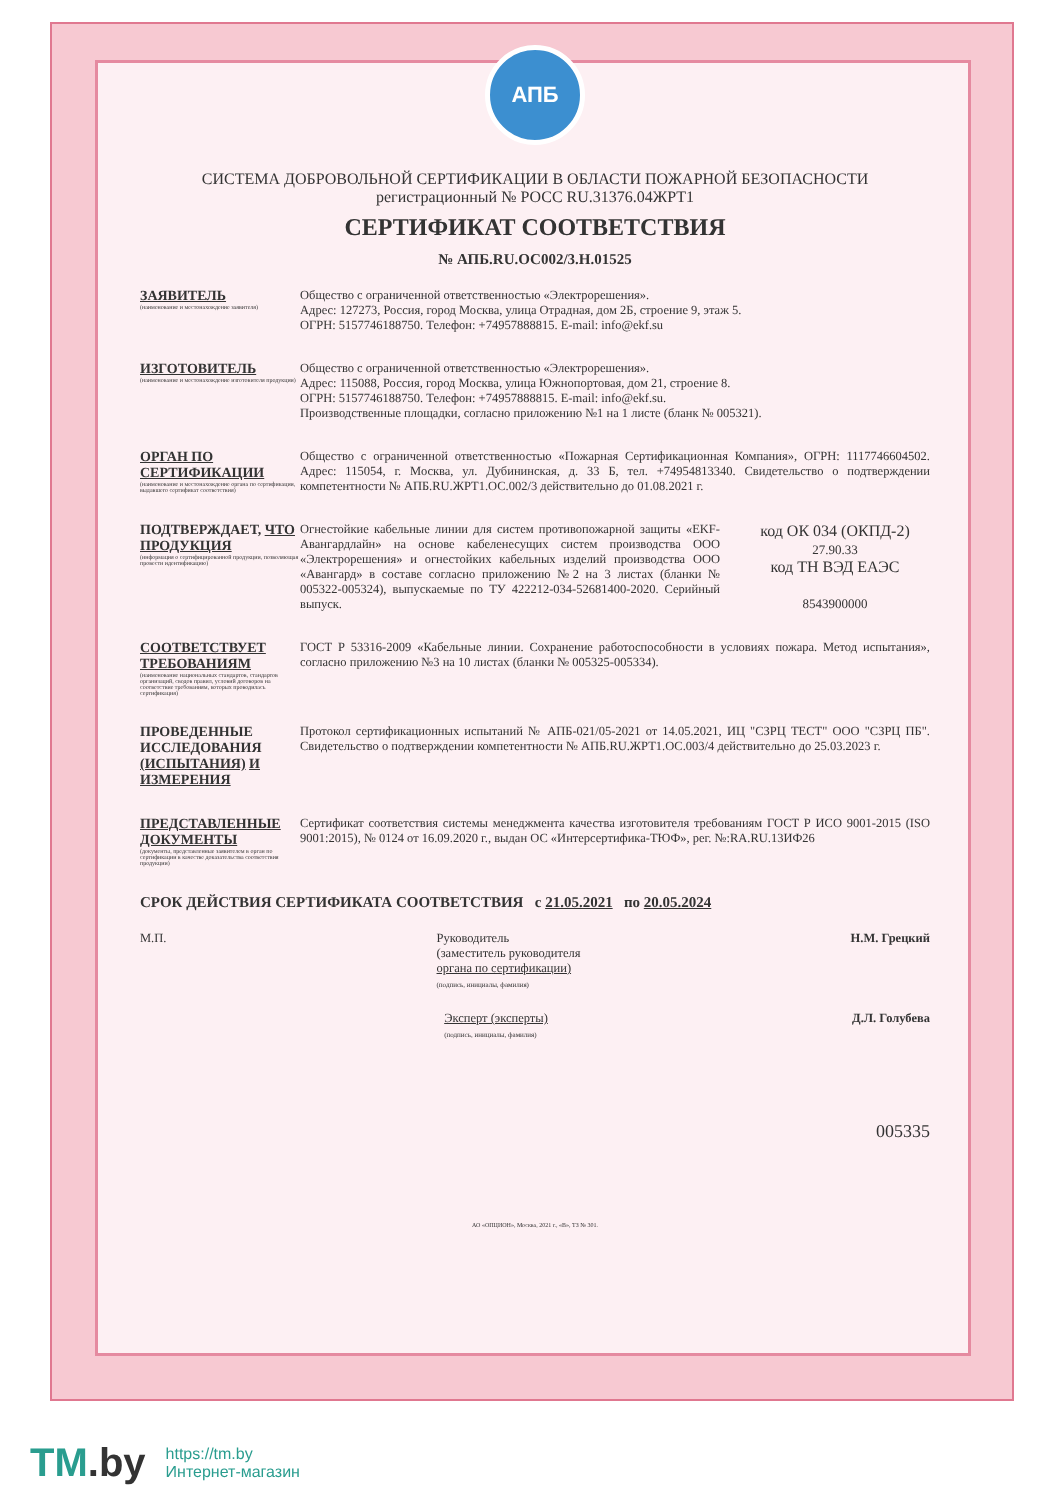АПБ
СИСТЕМА ДОБРОВОЛЬНОЙ СЕРТИФИКАЦИИ В ОБЛАСТИ ПОЖАРНОЙ БЕЗОПАСНОСТИ
регистрационный № РОСС RU.31376.04ЖРТ1
СЕРТИФИКАТ СООТВЕТСТВИЯ
№ АПБ.RU.ОС002/3.Н.01525
ЗАЯВИТЕЛЬ
(наименование и местонахождение заявителя)
Общество с ограниченной ответственностью «Электрорешения».
Адрес: 127273, Россия, город Москва, улица Отрадная, дом 2Б, строение 9, этаж 5.
ОГРН: 5157746188750. Телефон: +74957888815. E-mail: info@ekf.su
ИЗГОТОВИТЕЛЬ
(наименование и местонахождение изготовителя продукции)
Общество с ограниченной ответственностью «Электрорешения».
Адрес: 115088, Россия, город Москва, улица Южнопортовая, дом 21, строение 8.
ОГРН: 5157746188750. Телефон: +74957888815. E-mail: info@ekf.su.
Производственные площадки, согласно приложению №1 на 1 листе (бланк № 005321).
ОРГАН ПО СЕРТИФИКАЦИИ
(наименование и местонахождение органа по сертификации, выдавшего сертификат соответствия)
Общество с ограниченной ответственностью «Пожарная Сертификационная Компания», ОГРН: 1117746604502. Адрес: 115054, г. Москва, ул. Дубининская, д. 33 Б, тел. +74954813340. Свидетельство о подтверждении компетентности № АПБ.RU.ЖРТ1.ОС.002/3 действительно до 01.08.2021 г.
ПОДТВЕРЖДАЕТ, ЧТО ПРОДУКЦИЯ
(информация о сертифицированной продукции, позволяющая провести идентификацию)
Огнестойкие кабельные линии для систем противопожарной защиты «EKF-Авангардлайн» на основе кабеленесущих систем производства ООО «Электрорешения» и огнестойких кабельных изделий производства ООО «Авангард» в составе согласно приложению №2 на 3 листах (бланки № 005322-005324), выпускаемые по ТУ 422212-034-52681400-2020. Серийный выпуск.
код ОК 034 (ОКПД-2)
27.90.33
код ТН ВЭД ЕАЭС
8543900000
СООТВЕТСТВУЕТ ТРЕБОВАНИЯМ
(наименование национальных стандартов, стандартов организаций, сводов правил, условий договоров на соответствие требованиям, которых проводилась сертификация)
ГОСТ Р 53316-2009 «Кабельные линии. Сохранение работоспособности в условиях пожара. Метод испытания», согласно приложению №3 на 10 листах (бланки № 005325-005334).
ПРОВЕДЕННЫЕ ИССЛЕДОВАНИЯ (ИСПЫТАНИЯ) И ИЗМЕРЕНИЯ
Протокол сертификационных испытаний № АПБ-021/05-2021 от 14.05.2021, ИЦ "СЗРЦ ТЕСТ" ООО "СЗРЦ ПБ". Свидетельство о подтверждении компетентности № АПБ.RU.ЖРТ1.ОС.003/4 действительно до 25.03.2023 г.
ПРЕДСТАВЛЕННЫЕ ДОКУМЕНТЫ
(документы, представленные заявителем в орган по сертификации в качестве доказательства соответствия продукции)
Сертификат соответствия системы менеджмента качества изготовителя требованиям ГОСТ Р ИСО 9001-2015 (ISO 9001:2015), № 0124 от 16.09.2020 г., выдан ОС «Интерсертифика-ТЮФ», рег. №:RA.RU.13ИФ26
СРОК ДЕЙСТВИЯ СЕРТИФИКАТА СООТВЕТСТВИЯ с 21.05.2021 по 20.05.2024
М.П. Руководитель
(заместитель руководителя
органа по сертификации)
(подпись, инициалы, фамилия)
Н.М. Грецкий
Эксперт (эксперты)
(подпись, инициалы, фамилия)
Д.Л. Голубева
005335
АО «ОПЦИОН», Москва, 2021 г., «В», ТЗ № 301.
TM.by
https://tm.by
Интернет-магазин